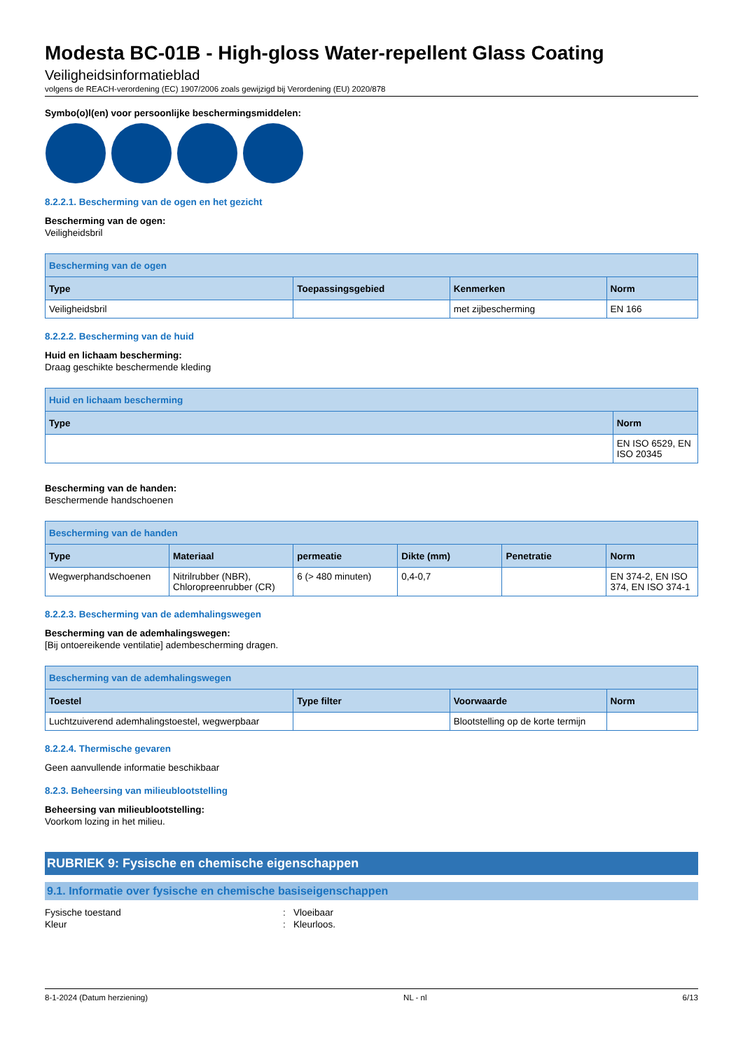Modesta BC-01B - High-gloss Water-repellent Glass Coating
Veiligheidsinformatieblad
volgens de REACH-verordening (EC) 1907/2006 zoals gewijzigd bij Verordening (EU) 2020/878
Symbo(o)l(en) voor persoonlijke beschermingsmiddelen:
8.2.2.1. Bescherming van de ogen en het gezicht
Bescherming van de ogen:
Veiligheidsbril
| Bescherming van de ogen | | | |
| --- | --- | --- | --- |
| Type | Toepassingsgebied | Kenmerken | Norm |
| Veiligheidsbril | | met zijbescherming | EN 166 |
8.2.2.2. Bescherming van de huid
Huid en lichaam bescherming:
Draag geschikte beschermende kleding
| Huid en lichaam bescherming | |
| --- | --- |
| Type | Norm |
| | EN ISO 6529, EN ISO 20345 |
Bescherming van de handen:
Beschermende handschoenen
| Bescherming van de handen | | | | | |
| --- | --- | --- | --- | --- | --- |
| Type | Materiaal | permeatie | Dikte (mm) | Penetratie | Norm |
| Wegwerphandschoenen | Nitrilrubber (NBR), Chloropreenrubber (CR) | 6 (> 480 minuten) | 0,4-0,7 | | EN 374-2, EN ISO 374, EN ISO 374-1 |
8.2.2.3. Bescherming van de ademhalingswegen
Bescherming van de ademhalingswegen:
[Bij ontoereikende ventilatie] adembescherming dragen.
| Bescherming van de ademhalingswegen | | | |
| --- | --- | --- | --- |
| Toestel | Type filter | Voorwaarde | Norm |
| Luchtzuiverend ademhalingstoestel, wegwerpbaar | | Blootstelling op de korte termijn | |
8.2.2.4. Thermische gevaren
Geen aanvullende informatie beschikbaar
8.2.3. Beheersing van milieublootstelling
Beheersing van milieublootstelling:
Voorkom lozing in het milieu.
RUBRIEK 9: Fysische en chemische eigenschappen
9.1. Informatie over fysische en chemische basiseigenschappen
Fysische toestand: Vloeibaar
Kleur: Kleurloos.
8-1-2024 (Datum herziening) NL - nl 6/13